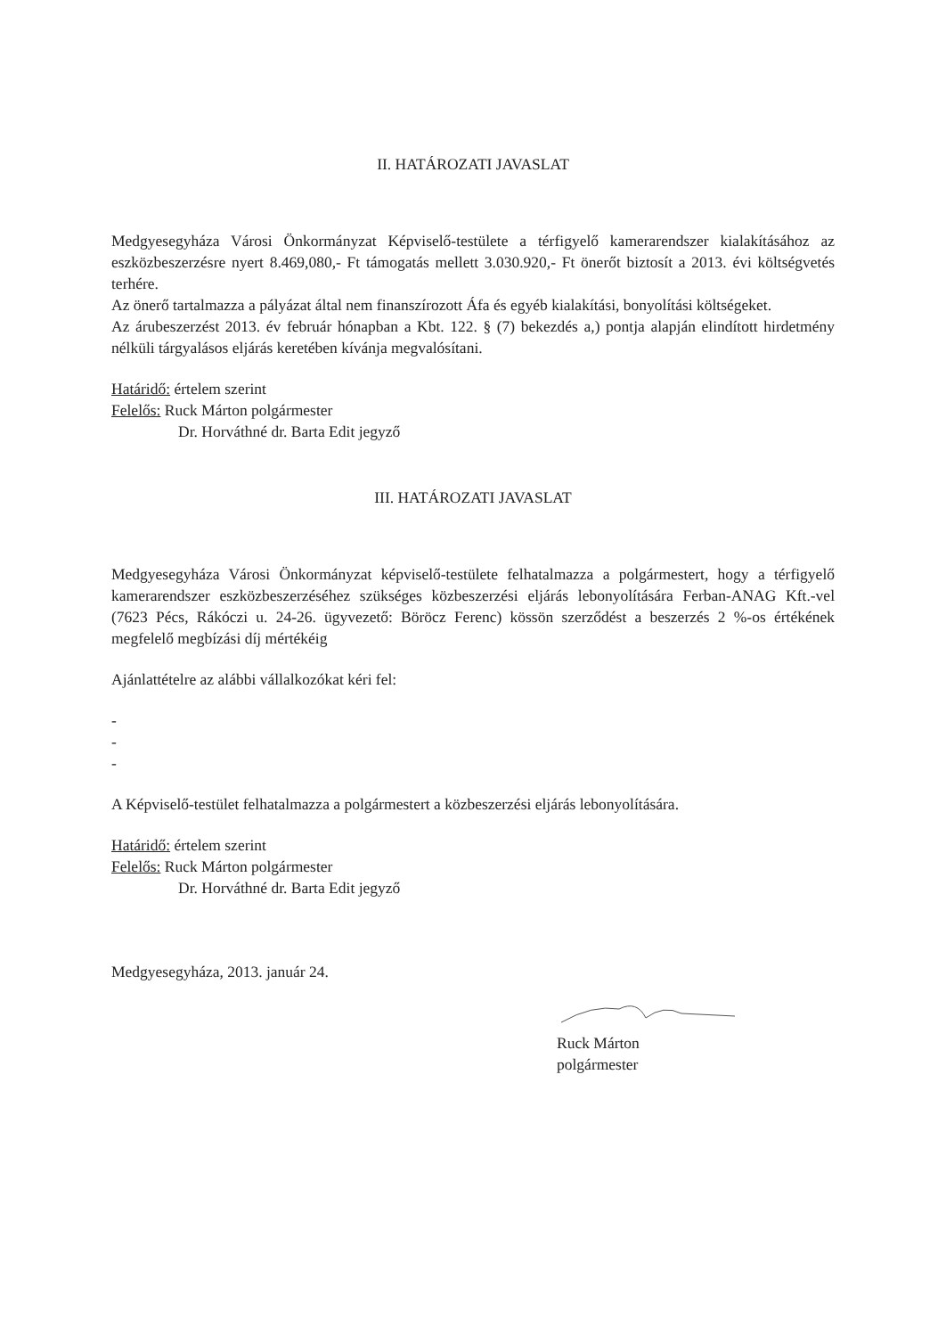II. HATÁROZATI JAVASLAT
Medgyesegyháza Városi Önkormányzat Képviselő-testülete a térfigyelő kamerarendszer kialakításához az eszközbeszerzésre nyert 8.469,080,- Ft támogatás mellett 3.030.920,- Ft önerőt biztosít a 2013. évi költségvetés terhére.
Az önerő tartalmazza a pályázat által nem finanszírozott Áfa és egyéb kialakítási, bonyolítási költségeket.
Az árubeszerzést 2013. év február hónapban a Kbt. 122. § (7) bekezdés a,) pontja alapján elindított hirdetmény nélküli tárgyalásos eljárás keretében kívánja megvalósítani.
Határidő: értelem szerint
Felelős: Ruck Márton polgármester
Dr. Horváthné dr. Barta Edit jegyző
III. HATÁROZATI JAVASLAT
Medgyesegyháza Városi Önkormányzat képviselő-testülete felhatalmazza a polgármestert, hogy a térfigyelő kamerarendszer eszközbeszerzéséhez szükséges közbeszerzési eljárás lebonyolítására Ferban-ANAG Kft.-vel (7623 Pécs, Rákóczi u. 24-26. ügyvezető: Böröcz Ferenc) kössön szerződést a beszerzés 2 %-os értékének megfelelő megbízási díj mértékéig
Ajánlattételre az alábbi vállalkozókat kéri fel:
-
-
-
A Képviselő-testület felhatalmazza a polgármestert a közbeszerzési eljárás lebonyolítására.
Határidő: értelem szerint
Felelős: Ruck Márton polgármester
Dr. Horváthné dr. Barta Edit jegyző
Medgyesegyháza, 2013. január 24.
Ruck Márton
polgármester